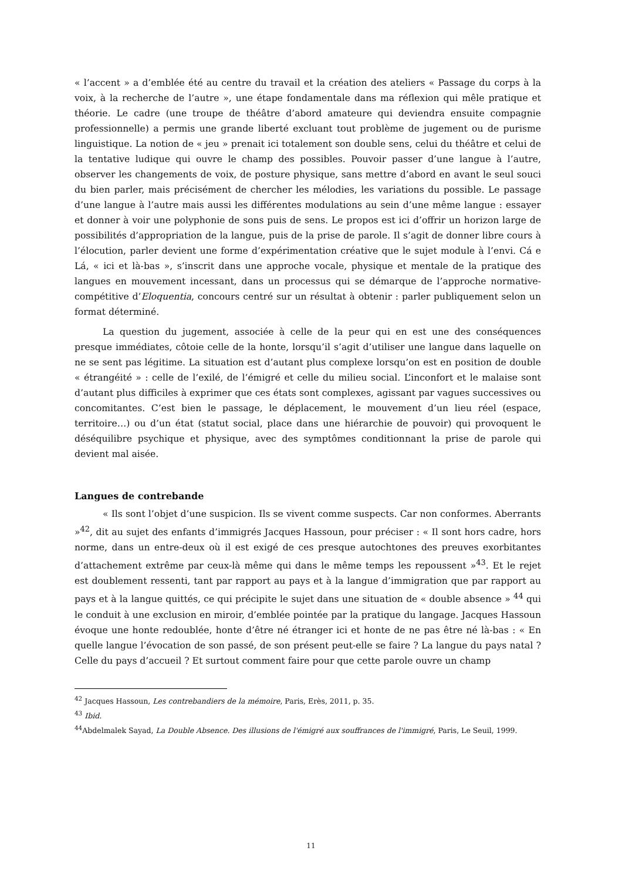« l’accent » a d’emblée été au centre du travail et la création des ateliers « Passage du corps à la voix, à la recherche de l’autre », une étape fondamentale dans ma réflexion qui mêle pratique et théorie. Le cadre (une troupe de théâtre d’abord amateure qui deviendra ensuite compagnie professionnelle) a permis une grande liberté excluant tout problème de jugement ou de purisme linguistique. La notion de « jeu » prenait ici totalement son double sens, celui du théâtre et celui de la tentative ludique qui ouvre le champ des possibles. Pouvoir passer d’une langue à l’autre, observer les changements de voix, de posture physique, sans mettre d’abord en avant le seul souci du bien parler, mais précisément de chercher les mélodies, les variations du possible. Le passage d’une langue à l’autre mais aussi les différentes modulations au sein d’une même langue : essayer et donner à voir une polyphonie de sons puis de sens. Le propos est ici d’offrir un horizon large de possibilités d’appropriation de la langue, puis de la prise de parole. Il s’agit de donner libre cours à l’élocution, parler devient une forme d’expérimentation créative que le sujet module à l’envi. Cá e Lá, « ici et là-bas », s’inscrit dans une approche vocale, physique et mentale de la pratique des langues en mouvement incessant, dans un processus qui se démarque de l’approche normative-compétitive d’Eloquentia, concours centré sur un résultat à obtenir : parler publiquement selon un format déterminé.
La question du jugement, associée à celle de la peur qui en est une des conséquences presque immédiates, côtoie celle de la honte, lorsqu’il s’agit d’utiliser une langue dans laquelle on ne se sent pas légitime. La situation est d’autant plus complexe lorsqu’on est en position de double « étrangéité » : celle de l’exilé, de l’émigré et celle du milieu social. L’inconfort et le malaise sont d’autant plus difficiles à exprimer que ces états sont complexes, agissant par vagues successives ou concomitantes. C’est bien le passage, le déplacement, le mouvement d’un lieu réel (espace, territoire…) ou d’un état (statut social, place dans une hiérarchie de pouvoir) qui provoquent le déséquilibre psychique et physique, avec des symptômes conditionnant la prise de parole qui devient mal aisée.
Langues de contrebande
« Ils sont l’objet d’une suspicion. Ils se vivent comme suspects. Car non conformes. Aberrants »<sup>42</sup>, dit au sujet des enfants d’immigrés Jacques Hassoun, pour préciser : « Il sont hors cadre, hors norme, dans un entre-deux où il est exigé de ces presque autochtones des preuves exorbitantes d’attachement extrême par ceux-là même qui dans le même temps les repoussent »<sup>43</sup>. Et le rejet est doublement ressenti, tant par rapport au pays et à la langue d’immigration que par rapport au pays et à la langue quittés, ce qui précipite le sujet dans une situation de « double absence » <sup>44</sup> qui le conduit à une exclusion en miroir, d’emblée pointée par la pratique du langage. Jacques Hassoun évoque une honte redoublée, honte d’être né étranger ici et honte de ne pas être né là-bas : « En quelle langue l’évocation de son passé, de son présent peut-elle se faire ? La langue du pays natal ? Celle du pays d’accueil ? Et surtout comment faire pour que cette parole ouvre un champ
<sup>42</sup> Jacques Hassoun, Les contrebandiers de la mémoire, Paris, Erès, 2011, p. 35.
<sup>43</sup> Ibid.
<sup>44</sup> Abdelmalek Sayad, La Double Absence. Des illusions de l'émigré aux souffrances de l'immigré, Paris, Le Seuil, 1999.
11